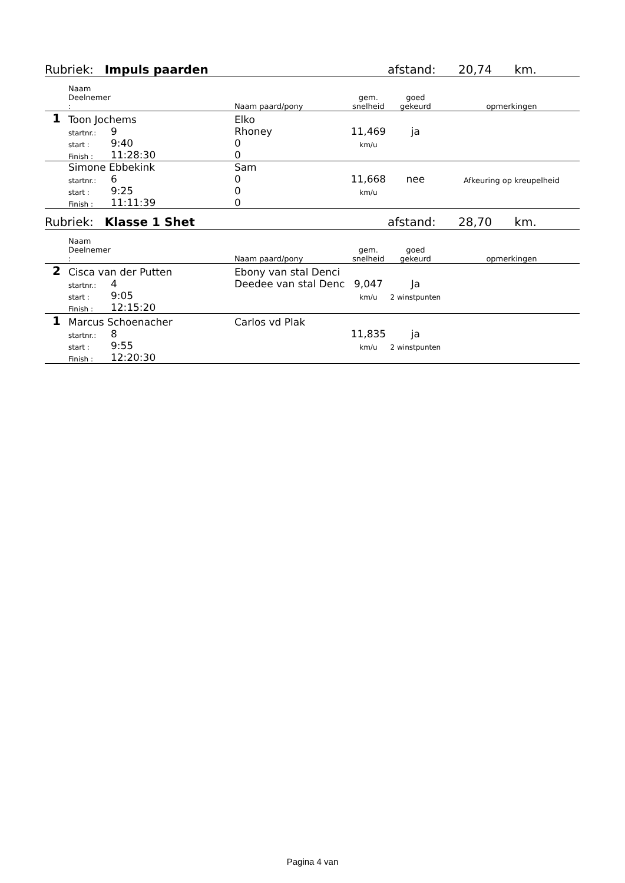| Rubriek: Impuls paarden | | | | | afstand: 20,74 km. | |
| | Naam Deelnemer : | | Naam paard/pony | gem. snelheid | goed gekeurd | opmerkingen |
| 1 | Toon Jochems | | Elko | 11,469 | ja | |
| | startnr.: | 9 | Rhoney | | | |
| | start : | 9:40 | 0 | km/u | | |
| | Finish : | 11:28:30 | 0 | | | |
| | Simone Ebbekink | | Sam | 11,668 | nee | Afkeuring op kreupelheid |
| | startnr.: | 6 | 0 | | | |
| | start : | 9:25 | 0 | km/u | | |
| | Finish : | 11:11:39 | 0 | | | |
| Rubriek: Klasse 1 Shet | | | | | afstand: 28,70 km. | |
| | Naam Deelnemer : | | Naam paard/pony | gem. snelheid | goed gekeurd | opmerkingen |
| 2 | Cisca van der Putten | | Ebony van stal Denci | 9,047 | Ja | |
| | startnr.: | 4 | Deedee van stal Denc | | | |
| | start : | 9:05 | | km/u | 2 winstpunten | |
| | Finish : | 12:15:20 | | | | |
| 1 | Marcus Schoenacher | | Carlos vd Plak | 11,835 | ja | |
| | startnr.: | 8 | | | | |
| | start : | 9:55 | | km/u | 2 winstpunten | |
| | Finish : | 12:20:30 | | | | |
Pagina 4 van